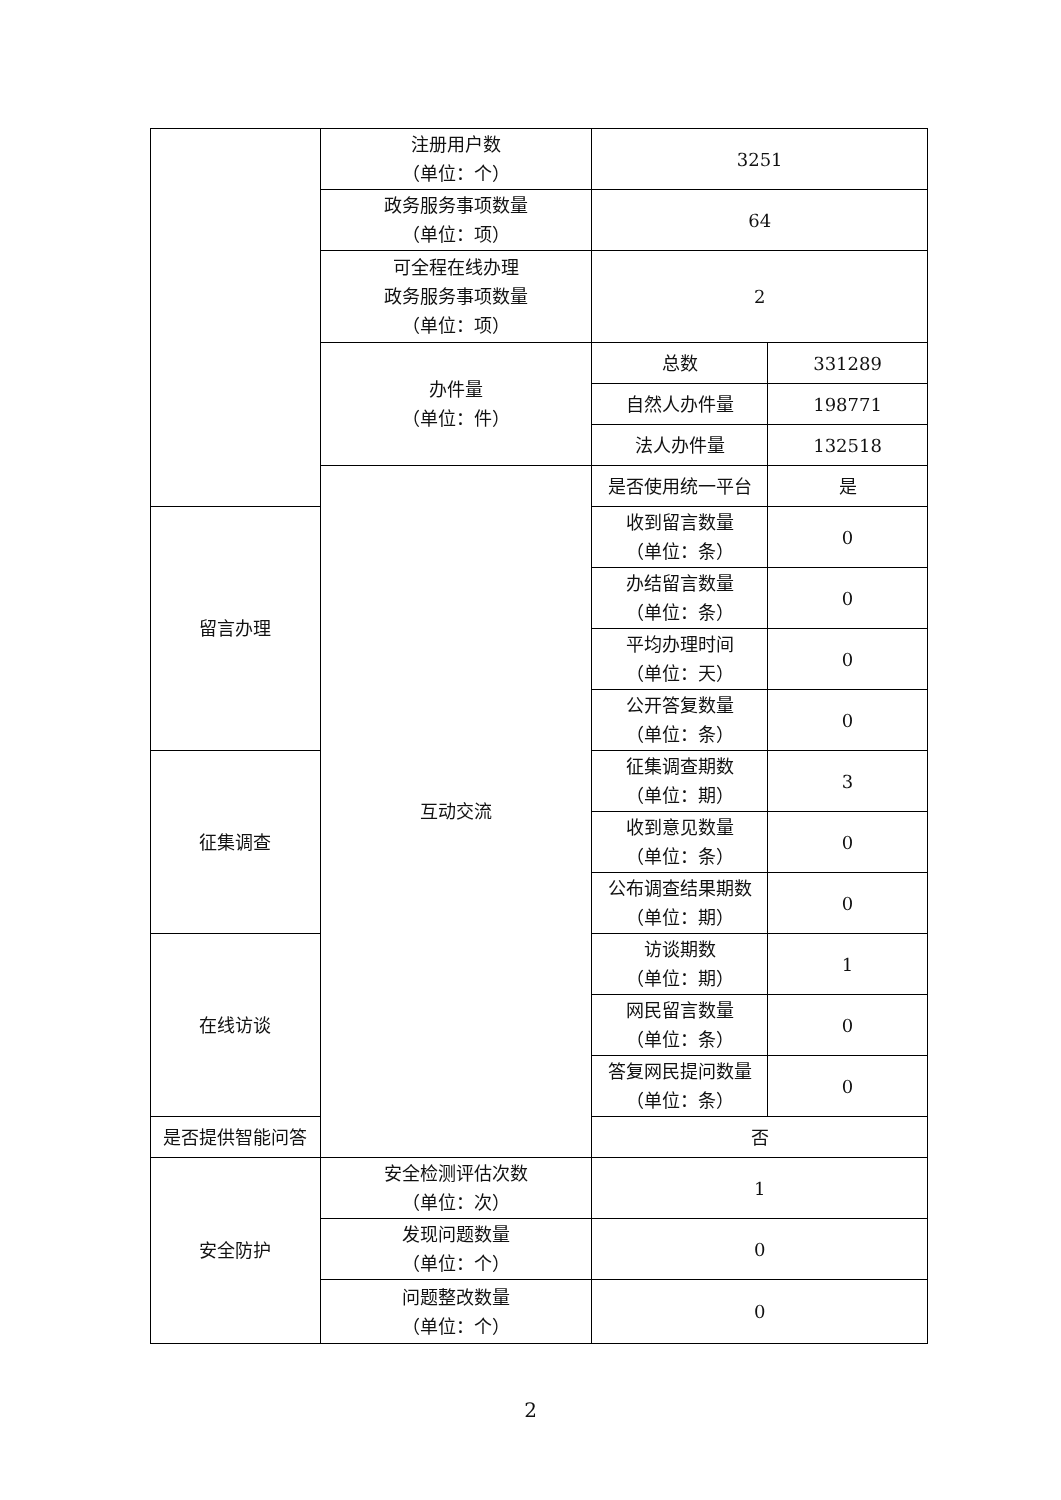| | 注册用户数 （单位：个） | 3251 | |
| | 政务服务事项数量 （单位：项） | 64 | |
| | 可全程在线办理 政务服务事项数量 （单位：项） | 2 | |
| | 办件量 （单位：件） | 总数 | 331289 |
| | | 自然人办件量 | 198771 |
| | | 法人办件量 | 132518 |
| | 互动交流 | 是否使用统一平台 | 是 |
| 留言办理 | | 收到留言数量 （单位：条） | 0 |
| | | 办结留言数量 （单位：条） | 0 |
| | | 平均办理时间 （单位：天） | 0 |
| | | 公开答复数量 （单位：条） | 0 |
| 征集调查 | | 征集调查期数 （单位：期） | 3 |
| | | 收到意见数量 （单位：条） | 0 |
| | | 公布调查结果期数 （单位：期） | 0 |
| 在线访谈 | | 访谈期数 （单位：期） | 1 |
| | | 网民留言数量 （单位：条） | 0 |
| | | 答复网民提问数量 （单位：条） | 0 |
| 是否提供智能问答 | | 否 | |
| 安全防护 | 安全检测评估次数 （单位：次） | 1 | |
| | 发现问题数量 （单位：个） | 0 | |
| | 问题整改数量 （单位：个） | 0 | |
2